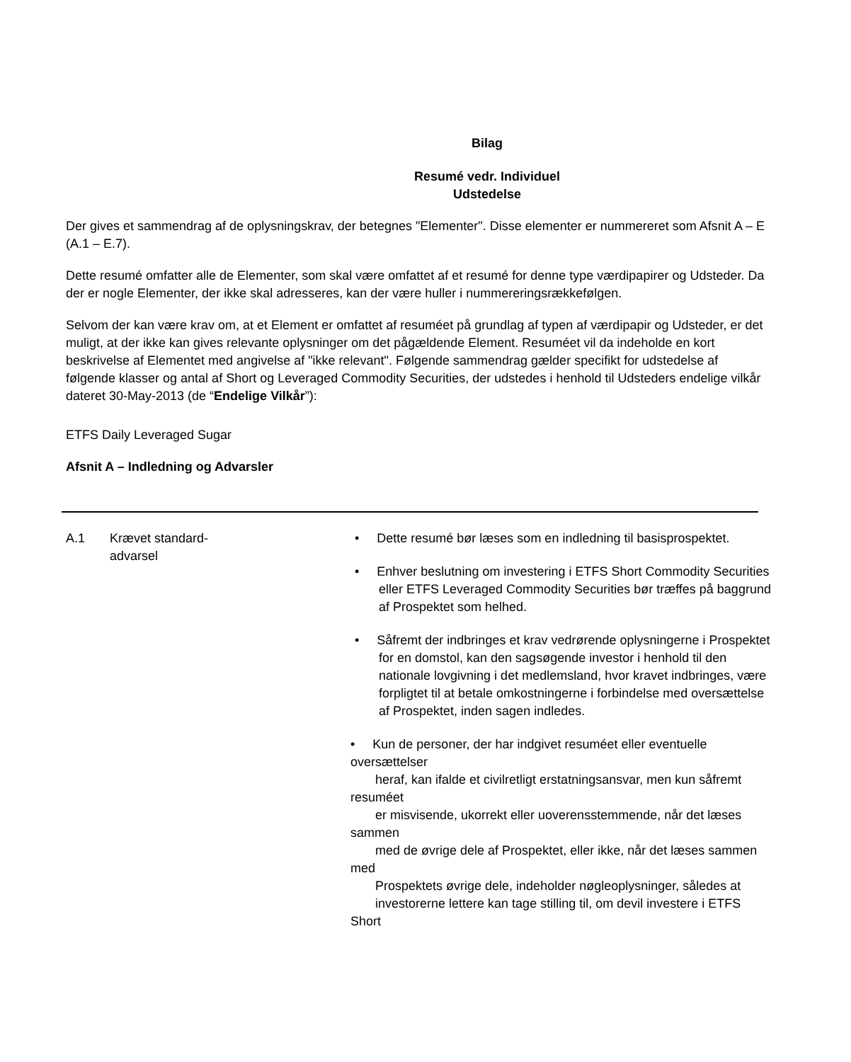Bilag
Resumé vedr. Individuel
Udstedelse
Der gives et sammendrag af de oplysningskrav, der betegnes "Elementer". Disse elementer er nummereret som Afsnit A – E (A.1 – E.7).
Dette resumé omfatter alle de Elementer, som skal være omfattet af et resumé for denne type værdipapirer og Udsteder. Da der er nogle Elementer, der ikke skal adresseres, kan der være huller i nummereringsrækkefølgen.
Selvom der kan være krav om, at et Element er omfattet af resuméet på grundlag af typen af værdipapir og Udsteder, er det muligt, at der ikke kan gives relevante oplysninger om det pågældende Element. Resuméet vil da indeholde en kort beskrivelse af Elementet med angivelse af "ikke relevant". Følgende sammendrag gælder specifikt for udstedelse af følgende klasser og antal af Short og Leveraged Commodity Securities, der udstedes i henhold til Udsteders endelige vilkår dateret 30-May-2013 (de “Endelige Vilkår”):
ETFS Daily Leveraged Sugar
Afsnit A – Indledning og Advarsler
| A.1 | Krævet standard- advarsel | • Dette resumé bør læses som en indledning til basisprospektet. • Enhver beslutning om investering i ETFS Short Commodity Securities eller ETFS Leveraged Commodity Securities bør træffes på baggrund af Prospektet som helhed. • Såfremt der indbringes et krav vedrørende oplysningerne i Prospektet for en domstol, kan den sagsøgende investor i henhold til den nationale lovgivning i det medlemsland, hvor kravet indbringes, være forpligtet til at betale omkostningerne i forbindelse med oversættelse af Prospektet, inden sagen indledes. • Kun de personer, der har indgivet resuméet eller eventuelle oversættelser heraf, kan ifalde et civilretligt erstatningsansvar, men kun såfremt resuméet er misvisende, ukorrekt eller uoverensstemmende, når det læses sammen med de øvrige dele af Prospektet, eller ikke, når det læses sammen med Prospektets øvrige dele, indeholder nøgleoplysninger, således at investorerne lettere kan tage stilling til, om devil investere i ETFS Short |